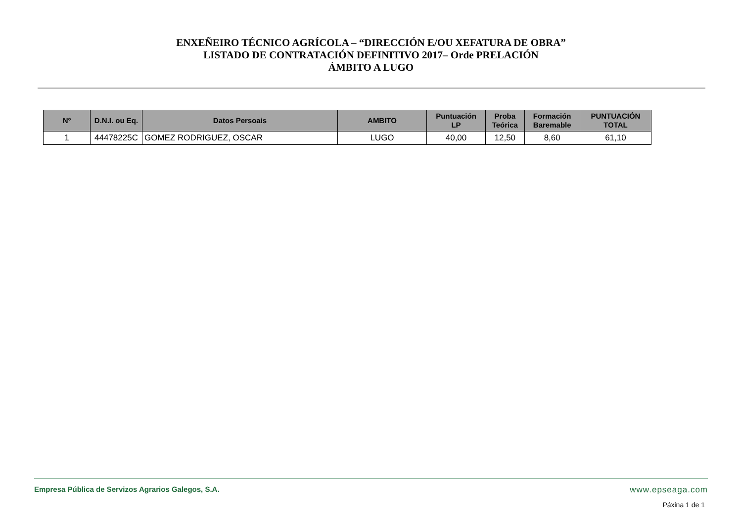ENXEÑEIRO TÉCNICO AGRÍCOLA – “DIRECCIÓN E/OU XEFATURA DE OBRA”
LISTADO DE CONTRATACIÓN DEFINITIVO 2017– Orde PRELACIÓN
ÁMBITO A LUGO
| Nº | D.N.I. ou Eq. | Datos Persoais | AMBITO | Puntuación LP | Proba Teórica | Formación Baremable | PUNTUACIÓN TOTAL |
| --- | --- | --- | --- | --- | --- | --- | --- |
| 1 | 44478225C | GOMEZ RODRIGUEZ, OSCAR | LUGO | 40,00 | 12,50 | 8,60 | 61,10 |
Empresa Pública de Servizos Agrarios Galegos, S.A. www.epseaga.com
Páxina 1 de 1